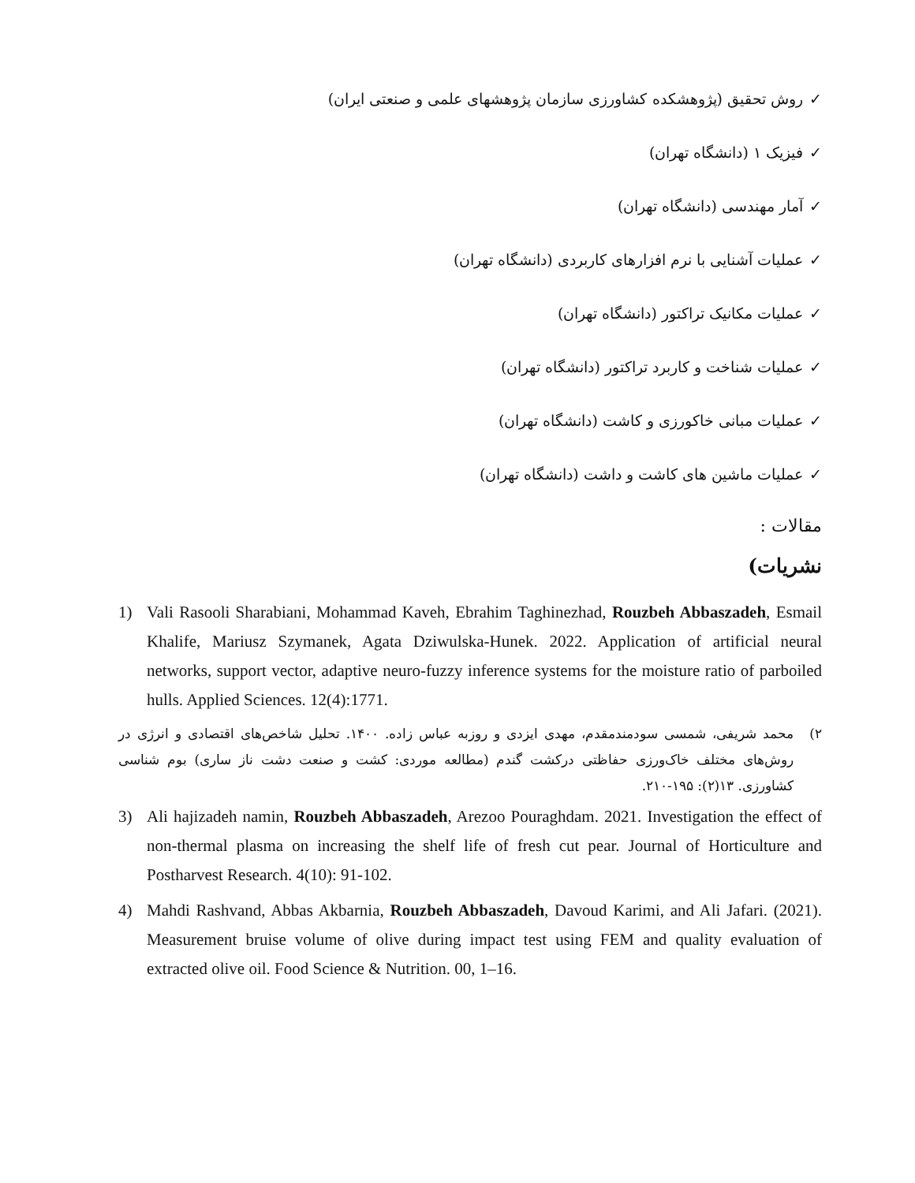✓روش تحقیق (پژوهشکده کشاورزی سازمان پژوهشهای علمی و صنعتی ایران)
✓فیزیک ۱ (دانشگاه تهران)
✓آمار مهندسی (دانشگاه تهران)
✓عملیات آشنایی با نرم افزارهای کاربردی (دانشگاه تهران)
✓عملیات مکانیک تراکتور (دانشگاه تهران)
✓عملیات شناخت و کاربرد تراکتور (دانشگاه تهران)
✓عملیات مبانی خاکورزی و کاشت (دانشگاه تهران)
✓عملیات ماشین های کاشت و داشت (دانشگاه تهران)
مقالات :
نشریات)
1) Vali Rasooli Sharabiani, Mohammad Kaveh, Ebrahim Taghinezhad, Rouzbeh Abbaszadeh, Esmail Khalife, Mariusz Szymanek, Agata Dziwulska-Hunek. 2022. Application of artificial neural networks, support vector, adaptive neuro-fuzzy inference systems for the moisture ratio of parboiled hulls. Applied Sciences. 12(4):1771.
۲) محمد شریفی، شمسی سودمندمقدم، مهدی ایزدی و روزبه عباس زاده. ۱۴۰۰. تحلیل شاخص‌های اقتصادی و انرژی در روش‌های مختلف خاک‌ورزی حفاظتی درکشت گندم (مطالعه موردی: کشت و صنعت دشت ناز ساری) بوم شناسی کشاورزی. ۱۳(۲): ۱۹۵-۲۱۰.
3) Ali hajizadeh namin, Rouzbeh Abbaszadeh, Arezoo Pouraghdam. 2021. Investigation the effect of non-thermal plasma on increasing the shelf life of fresh cut pear. Journal of Horticulture and Postharvest Research. 4(10): 91-102.
4) Mahdi Rashvand, Abbas Akbarnia, Rouzbeh Abbaszadeh, Davoud Karimi, and Ali Jafari. (2021). Measurement bruise volume of olive during impact test using FEM and quality evaluation of extracted olive oil. Food Science & Nutrition. 00, 1–16.